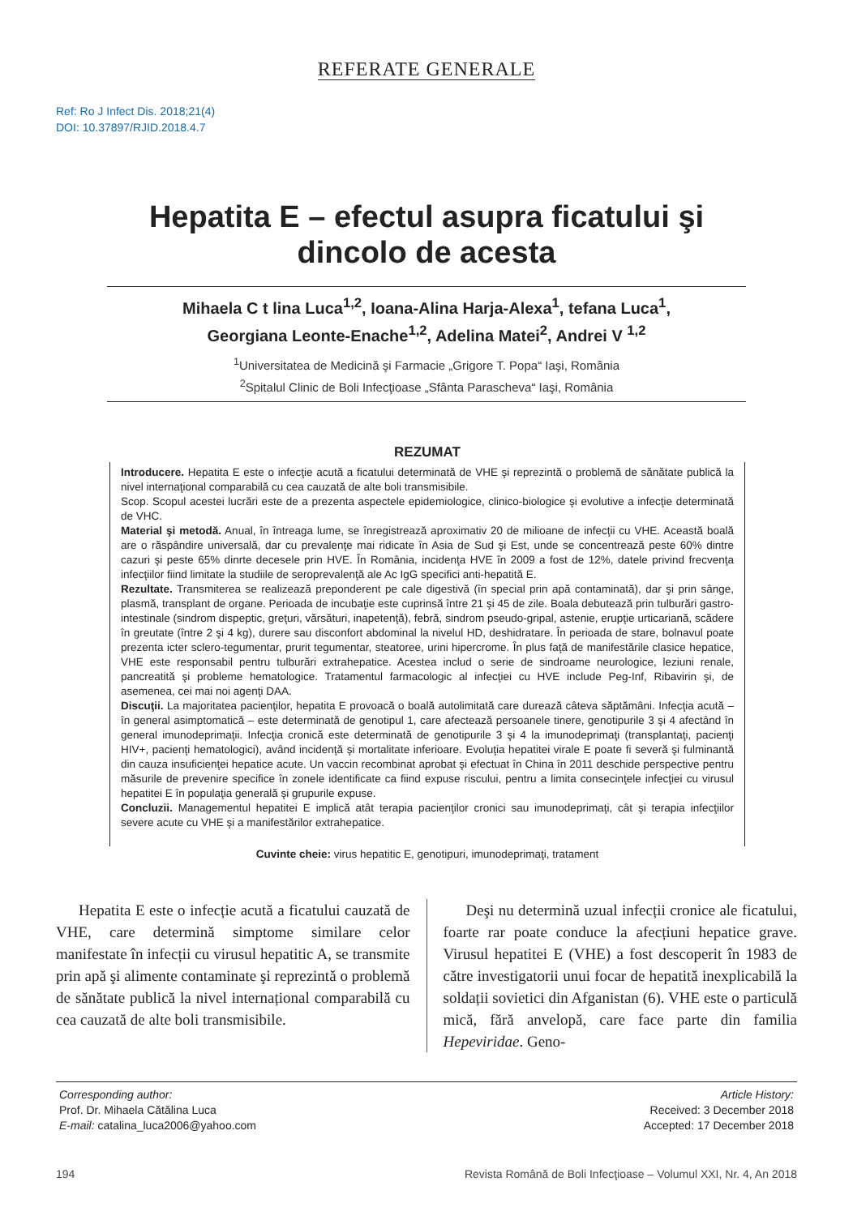REFERATE GENERALE
Ref: Ro J Infect Dis. 2018;21(4)
DOI: 10.37897/RJID.2018.4.7
Hepatita E – efectul asupra ficatului şi
dincolo de acesta
Mihaela C t lina Luca<sup>1,2</sup>, Ioana-Alina Harja-Alexa<sup>1</sup>, tefana Luca<sup>1</sup>,
Georgiana Leonte-Enache<sup>1,2</sup>, Adelina Matei<sup>2</sup>, Andrei V <sup>1,2</sup>
<sup>1</sup> Universitatea de Medicină şi Farmacie „Grigore T. Popa“ Iaşi, România
<sup>2</sup> Spitalul Clinic de Boli Infecţioase „Sfânta Parascheva“ Iaşi, România
REZUMAT
Introducere. Hepatita E este o infecţie acută a ficatului determinată de VHE şi reprezintă o problemă de sănătate publică la nivel internaţional comparabilă cu cea cauzată de alte boli transmisibile.
Scop. Scopul acestei lucrări este de a prezenta aspectele epidemiologice, clinico-biologice şi evolutive a infecţie determinată de VHC.
Material şi metodă. Anual, în întreaga lume, se înregistrează aproximativ 20 de milioane de infecţii cu VHE. Această boală are o răspândire universală, dar cu prevalenţe mai ridicate în Asia de Sud şi Est, unde se concentrează peste 60% dintre cazuri şi peste 65% dinrte decesele prin HVE. În România, incidenţa HVE în 2009 a fost de 12%, datele privind frecvenţa infecţiilor fiind limitate la studiile de seroprevalenţă ale Ac IgG specifici anti-hepatită E.
Rezultate. Transmiterea se realizează preponderent pe cale digestivă (în special prin apă contaminată), dar şi prin sânge, plasmă, transplant de organe. Perioada de incubaţie este cuprinsă între 21 şi 45 de zile. Boala debutează prin tulburări gastro-intestinale (sindrom dispeptic, greţuri, vărsături, inapetenţă), febră, sindrom pseudo-gripal, astenie, erupţie urticariană, scădere în greutate (între 2 şi 4 kg), durere sau disconfort abdominal la nivelul HD, deshidratare. În perioada de stare, bolnavul poate prezenta icter sclero-tegumentar, prurit tegumentar, steatoree, urini hipercrome. În plus faţă de manifestările clasice hepatice, VHE este responsabil pentru tulburări extrahepatice. Acestea includ o serie de sindroame neurologice, leziuni renale, pancreatită şi probleme hematologice. Tratamentul farmacologic al infecţiei cu HVE include Peg-Inf, Ribavirin şi, de asemenea, cei mai noi agenţi DAA.
Discuţii. La majoritatea pacienţilor, hepatita E provoacă o boală autolimitată care durează câteva săptămâni. Infecţia acută – în general asimptomatică – este determinată de genotipul 1, care afectează persoanele tinere, genotipurile 3 şi 4 afectând în general imunodeprimaţii. Infecţia cronică este determinată de genotipurile 3 şi 4 la imunodeprimaţi (transplantaţi, pacienţi HIV+, pacienţi hematologici), având incidenţă şi mortalitate inferioare. Evoluţia hepatitei virale E poate fi severă şi fulminantă din cauza insuficienţei hepatice acute. Un vaccin recombinat aprobat şi efectuat în China în 2011 deschide perspective pentru măsurile de prevenire specifice în zonele identificate ca fiind expuse riscului, pentru a limita consecinţele infecţiei cu virusul hepatitei E în populaţia generală şi grupurile expuse.
Concluzii. Managementul hepatitei E implică atât terapia pacienţilor cronici sau imunodeprimaţi, cât şi terapia infecţiilor severe acute cu VHE şi a manifestărilor extrahepatice.
Cuvinte cheie: virus hepatitic E, genotipuri, imunodeprimaţi, tratament
Hepatita E este o infecție acută a ficatului cauzată de VHE, care determină simptome similare celor manifestate în infecții cu virusul hepatitic A, se transmite prin apă şi alimente contaminate şi reprezintă o problemă de sănătate publică la nivel internațional comparabilă cu cea cauzată de alte boli transmisibile.
Deşi nu determină uzual infecții cronice ale ficatului, foarte rar poate conduce la afecțiuni hepatice grave. Virusul hepatitei E (VHE) a fost descoperit în 1983 de către investigatorii unui focar de hepatită inexplicabilă la soldații sovietici din Afganistan (6). VHE este o particulă mică, fără anvelopă, care face parte din familia Hepeviridae. Geno-
Corresponding author:
Prof. Dr. Mihaela Cătălina Luca
E-mail: catalina_luca2006@yahoo.com
Article History:
Received: 3 December 2018
Accepted: 17 December 2018
194 Revista Română de Boli Infecţioase – Volumul XXI, Nr. 4, An 2018